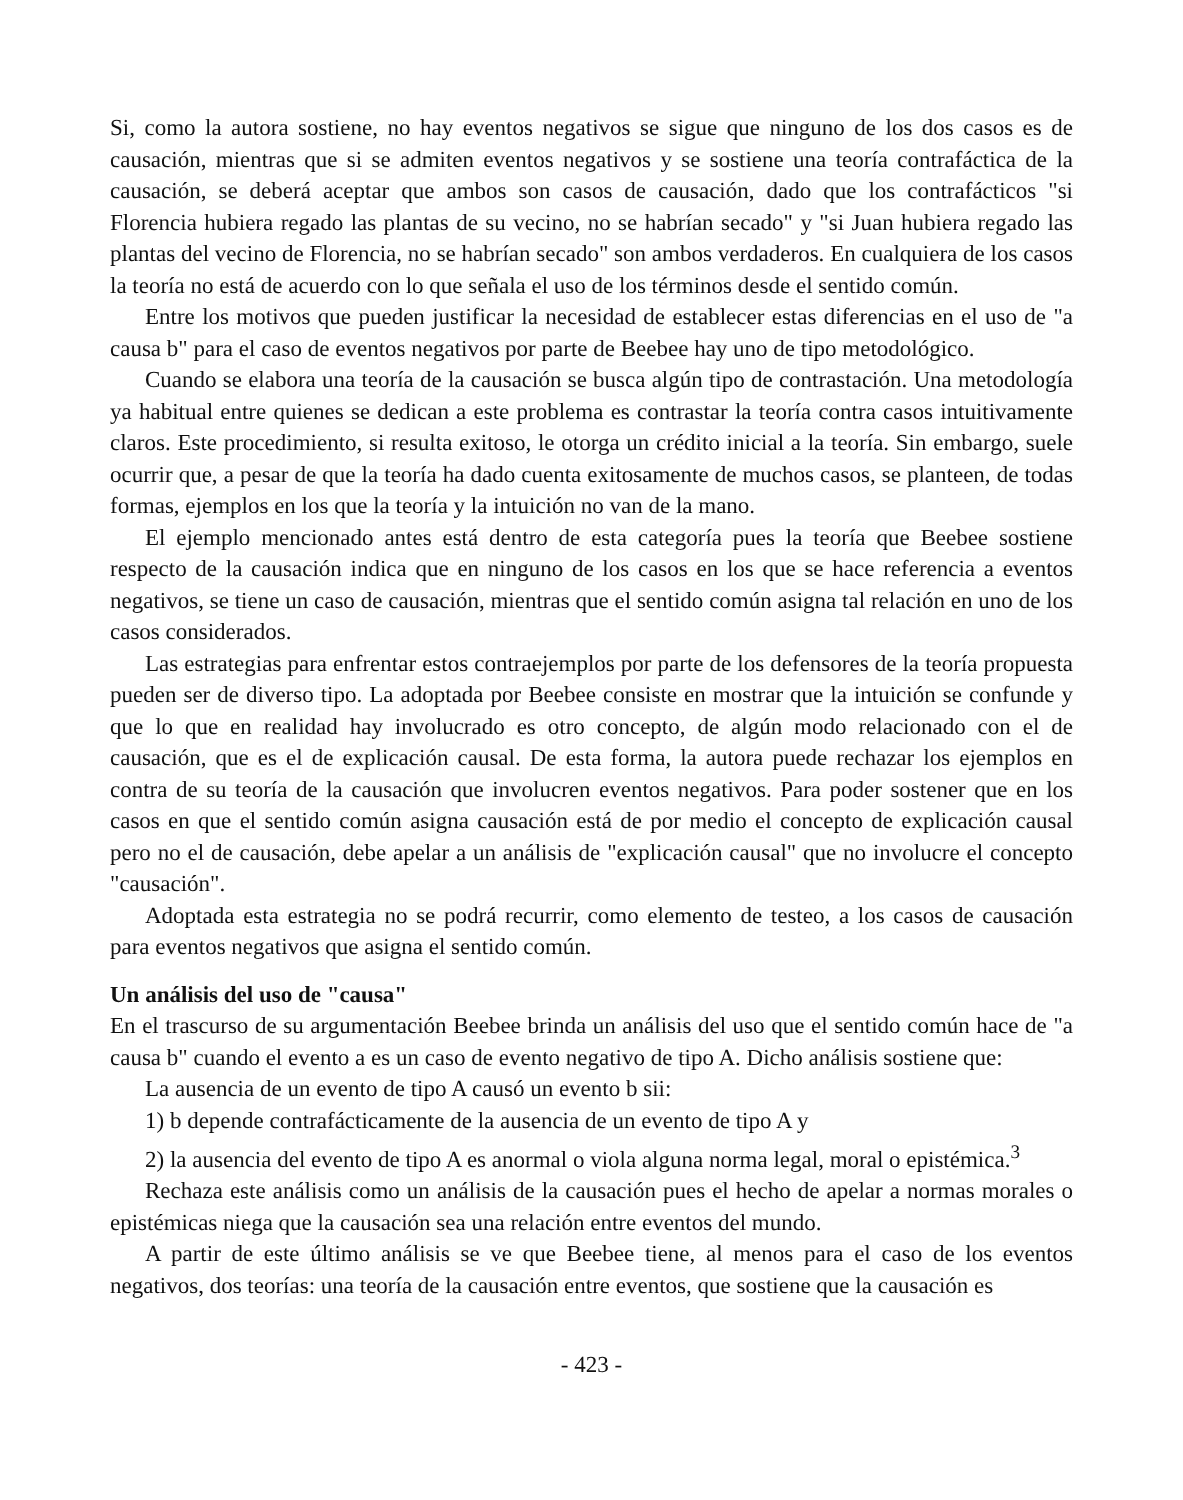Si, como la autora sostiene, no hay eventos negativos se sigue que ninguno de los dos casos es de causación, mientras que si se admiten eventos negativos y se sostiene una teoría contrafáctica de la causación, se deberá aceptar que ambos son casos de causación, dado que los contrafácticos "si Florencia hubiera regado las plantas de su vecino, no se habrían secado" y "si Juan hubiera regado las plantas del vecino de Florencia, no se habrían secado" son ambos verdaderos. En cualquiera de los casos la teoría no está de acuerdo con lo que señala el uso de los términos desde el sentido común.
Entre los motivos que pueden justificar la necesidad de establecer estas diferencias en el uso de "a causa b" para el caso de eventos negativos por parte de Beebee hay uno de tipo metodológico.
Cuando se elabora una teoría de la causación se busca algún tipo de contrastación. Una metodología ya habitual entre quienes se dedican a este problema es contrastar la teoría contra casos intuitivamente claros. Este procedimiento, si resulta exitoso, le otorga un crédito inicial a la teoría. Sin embargo, suele ocurrir que, a pesar de que la teoría ha dado cuenta exitosamente de muchos casos, se planteen, de todas formas, ejemplos en los que la teoría y la intuición no van de la mano.
El ejemplo mencionado antes está dentro de esta categoría pues la teoría que Beebee sostiene respecto de la causación indica que en ninguno de los casos en los que se hace referencia a eventos negativos, se tiene un caso de causación, mientras que el sentido común asigna tal relación en uno de los casos considerados.
Las estrategias para enfrentar estos contraejemplos por parte de los defensores de la teoría propuesta pueden ser de diverso tipo. La adoptada por Beebee consiste en mostrar que la intuición se confunde y que lo que en realidad hay involucrado es otro concepto, de algún modo relacionado con el de causación, que es el de explicación causal. De esta forma, la autora puede rechazar los ejemplos en contra de su teoría de la causación que involucren eventos negativos. Para poder sostener que en los casos en que el sentido común asigna causación está de por medio el concepto de explicación causal pero no el de causación, debe apelar a un análisis de "explicación causal" que no involucre el concepto "causación".
Adoptada esta estrategia no se podrá recurrir, como elemento de testeo, a los casos de causación para eventos negativos que asigna el sentido común.
Un análisis del uso de "causa"
En el trascurso de su argumentación Beebee brinda un análisis del uso que el sentido común hace de "a causa b" cuando el evento a es un caso de evento negativo de tipo A. Dicho análisis sostiene que:
La ausencia de un evento de tipo A causó un evento b sii:
1) b depende contrafácticamente de la ausencia de un evento de tipo A y
2) la ausencia del evento de tipo A es anormal o viola alguna norma legal, moral o epistémica.<sup>3</sup>
Rechaza este análisis como un análisis de la causación pues el hecho de apelar a normas morales o epistémicas niega que la causación sea una relación entre eventos del mundo.
A partir de este último análisis se ve que Beebee tiene, al menos para el caso de los eventos negativos, dos teorías: una teoría de la causación entre eventos, que sostiene que la causación es
- 423 -